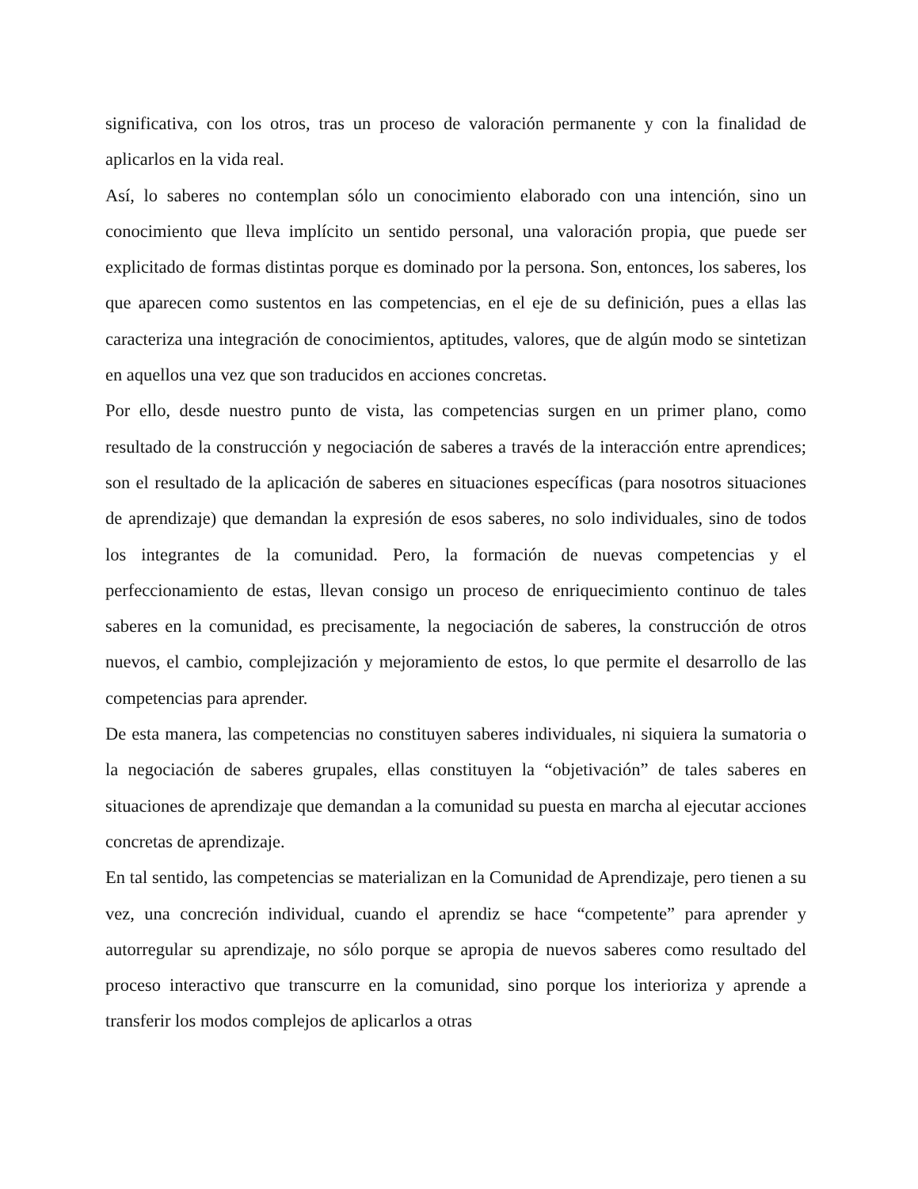significativa, con los otros, tras un proceso de valoración permanente y con la finalidad de aplicarlos en la vida real.
Así, lo saberes no contemplan sólo un conocimiento elaborado con una intención, sino un conocimiento que lleva implícito un sentido personal, una valoración propia, que puede ser explicitado de formas distintas porque es dominado por la persona. Son, entonces, los saberes, los que aparecen como sustentos en las competencias, en el eje de su definición, pues a ellas las caracteriza una integración de conocimientos, aptitudes, valores, que de algún modo se sintetizan en aquellos una vez que son traducidos en acciones concretas.
Por ello, desde nuestro punto de vista, las competencias surgen en un primer plano, como resultado de la construcción y negociación de saberes a través de la interacción entre aprendices; son el resultado de la aplicación de saberes en situaciones específicas (para nosotros situaciones de aprendizaje) que demandan la expresión de esos saberes, no solo individuales, sino de todos los integrantes de la comunidad. Pero, la formación de nuevas competencias y el perfeccionamiento de estas, llevan consigo un proceso de enriquecimiento continuo de tales saberes en la comunidad, es precisamente, la negociación de saberes, la construcción de otros nuevos, el cambio, complejización y mejoramiento de estos, lo que permite el desarrollo de las competencias para aprender.
De esta manera, las competencias no constituyen saberes individuales, ni siquiera la sumatoria o la negociación de saberes grupales, ellas constituyen la “objetivación” de tales saberes en situaciones de aprendizaje que demandan a la comunidad su puesta en marcha al ejecutar acciones concretas de aprendizaje.
En tal sentido, las competencias se materializan en la Comunidad de Aprendizaje, pero tienen a su vez, una concreción individual, cuando el aprendiz se hace “competente” para aprender y autorregular su aprendizaje, no sólo porque se apropia de nuevos saberes como resultado del proceso interactivo que transcurre en la comunidad, sino porque los interioriza y aprende a transferir los modos complejos de aplicarlos a otras